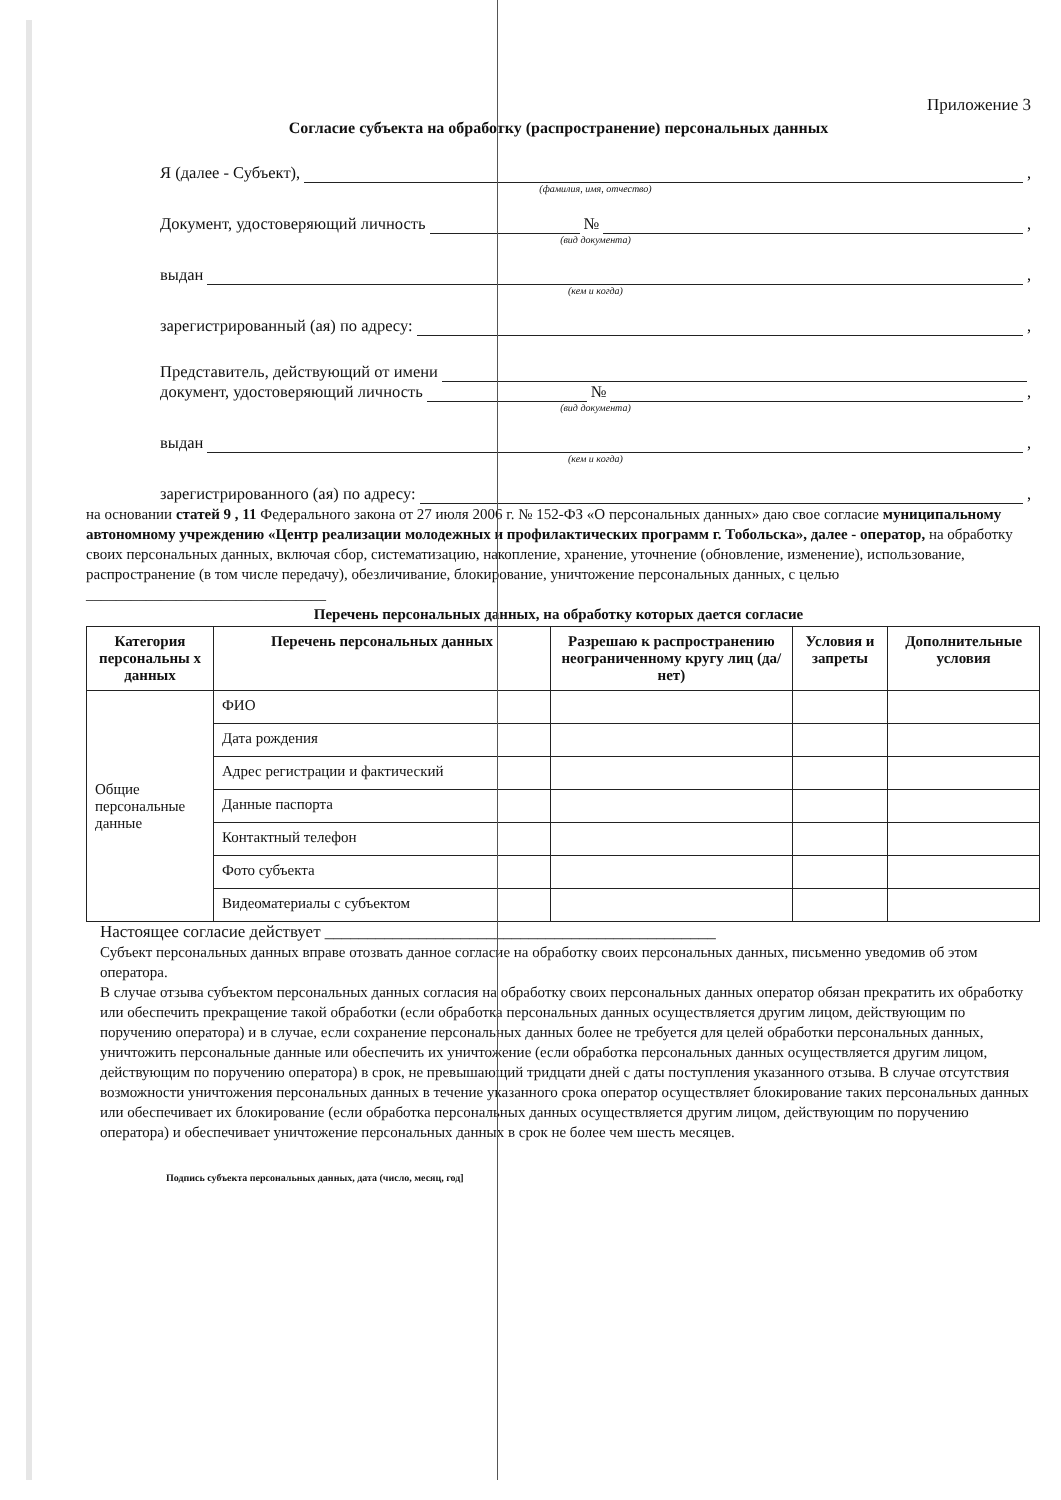Приложение 3
Согласие субъекта на обработку (распространение) персональных данных
Я (далее - Субъект), ,
(фамилия, имя, отчество)
Документ, удостоверяющий личность № ,
(вид документа)
выдан ,
(кем и когда)
зарегистрированный (ая) по адресу: ,
Представитель, действующий от имени
документ, удостоверяющий личность № ,
(вид документа)
выдан ,
(кем и когда)
зарегистрированного (ая) по адресу: ,
на основании статей 9 , 11 Федерального закона от 27 июля 2006 г. № 152-ФЗ «О персональных данных» даю свое согласие муниципальному автономному учреждению «Центр реализации молодежных и профилактических программ г. Тобольска», далее - оператор, на обработку своих персональных данных, включая сбор, систематизацию, накопление, хранение, уточнение (обновление, изменение), использование, распространение (в том числе передачу), обезличивание, блокирование, уничтожение персональных данных, с целью ________________________________
Перечень персональных данных, на обработку которых дается согласие
| Категория персональны х данных | Перечень персональных данных | Разрешаю к распространению неограниченному кругу лиц (да/нет) | Условия и запреты | Дополнительные условия |
| --- | --- | --- | --- | --- |
| Общие персональные данные | ФИО | | | |
| | Дата рождения | | | |
| | Адрес регистрации и фактический | | | |
| | Данные паспорта | | | |
| | Контактный телефон | | | |
| | Фото субъекта | | | |
| | Видеоматериалы с субъектом | | | |
Настоящее согласие действует ______________________________________________
Субъект персональных данных вправе отозвать данное согласие на обработку своих персональных данных, письменно уведомив об этом оператора.
В случае отзыва субъектом персональных данных согласия на обработку своих персональных данных оператор обязан прекратить их обработку или обеспечить прекращение такой обработки (если обработка персональных данных осуществляется другим лицом, действующим по поручению оператора) и в случае, если сохранение персональных данных более не требуется для целей обработки персональных данных, уничтожить персональные данные или обеспечить их уничтожение (если обработка персональных данных осуществляется другим лицом, действующим по поручению оператора) в срок, не превышающий тридцати дней с даты поступления указанного отзыва. В случае отсутствия возможности уничтожения персональных данных в течение указанного срока оператор осуществляет блокирование таких персональных данных или обеспечивает их блокирование (если обработка персональных данных осуществляется другим лицом, действующим по поручению оператора) и обеспечивает уничтожение персональных данных в срок не более чем шесть месяцев.
Подпись субъекта персональных данных, дата (число, месяц, год]